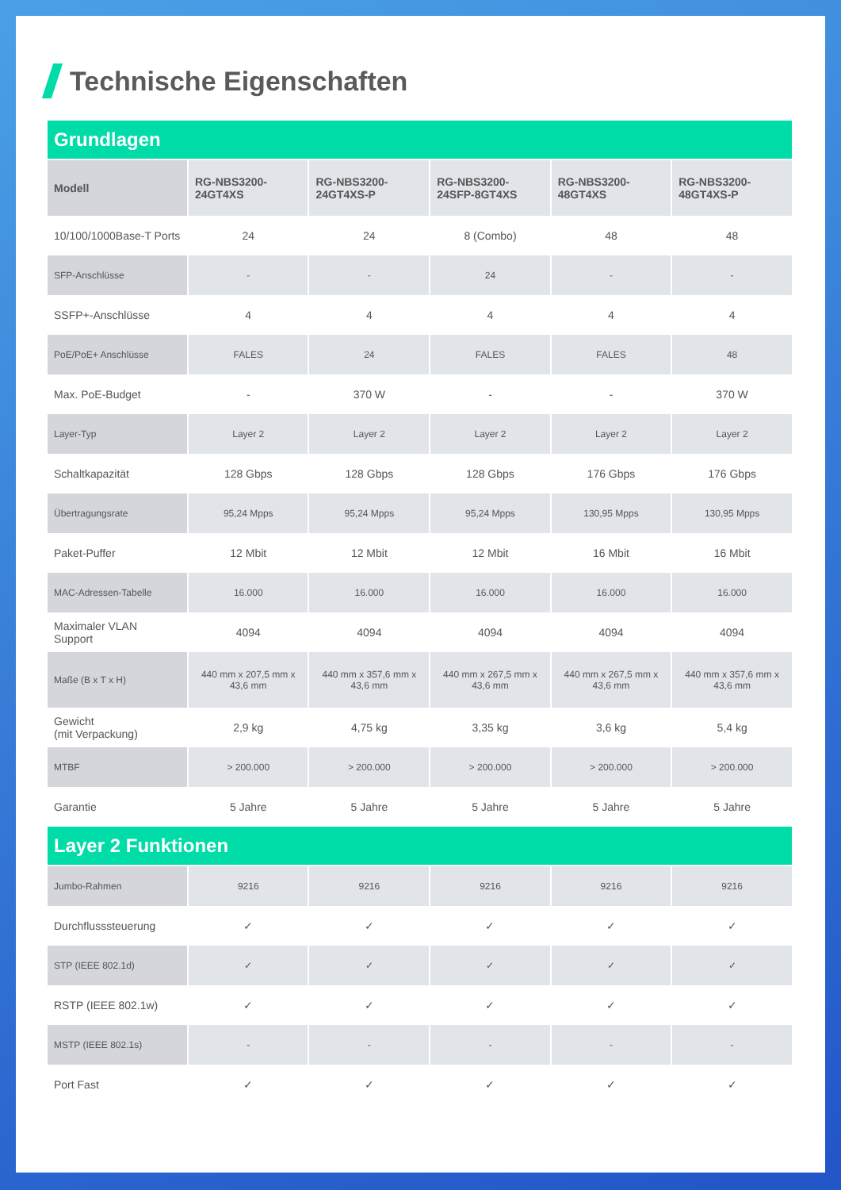Technische Eigenschaften
| Grundlagen | | | | | |
| Modell | RG-NBS3200- 24GT4XS | RG-NBS3200- 24GT4XS-P | RG-NBS3200- 24SFP-8GT4XS | RG-NBS3200- 48GT4XS | RG-NBS3200- 48GT4XS-P |
| 10/100/1000Base-T Ports | 24 | 24 | 8 (Combo) | 48 | 48 |
| SFP-Anschlüsse | - | - | 24 | - | - |
| SSFP+-Anschlüsse | 4 | 4 | 4 | 4 | 4 |
| PoE/PoE+ Anschlüsse | FALES | 24 | FALES | FALES | 48 |
| Max. PoE-Budget | - | 370 W | - | - | 370 W |
| Layer-Typ | Layer 2 | Layer 2 | Layer 2 | Layer 2 | Layer 2 |
| Schaltkapazität | 128 Gbps | 128 Gbps | 128 Gbps | 176 Gbps | 176 Gbps |
| Übertragungsrate | 95,24 Mpps | 95,24 Mpps | 95,24 Mpps | 130,95 Mpps | 130,95 Mpps |
| Paket-Puffer | 12 Mbit | 12 Mbit | 12 Mbit | 16 Mbit | 16 Mbit |
| MAC-Adressen-Tabelle | 16.000 | 16.000 | 16.000 | 16.000 | 16.000 |
| Maximaler VLAN Support | 4094 | 4094 | 4094 | 4094 | 4094 |
| Maße (B x T x H) | 440 mm x 207,5 mm x 43,6 mm | 440 mm x 357,6 mm x 43,6 mm | 440 mm x 267,5 mm x 43,6 mm | 440 mm x 267,5 mm x 43,6 mm | 440 mm x 357,6 mm x 43,6 mm |
| Gewicht (mit Verpackung) | 2,9 kg | 4,75 kg | 3,35 kg | 3,6 kg | 5,4 kg |
| MTBF | > 200.000 | > 200.000 | > 200.000 | > 200.000 | > 200.000 |
| Garantie | 5 Jahre | 5 Jahre | 5 Jahre | 5 Jahre | 5 Jahre |
| Layer 2 Funktionen | | | | | |
| Jumbo-Rahmen | 9216 | 9216 | 9216 | 9216 | 9216 |
| Durchflusssteuerung | ✓ | ✓ | ✓ | ✓ | ✓ |
| STP (IEEE 802.1d) | ✓ | ✓ | ✓ | ✓ | ✓ |
| RSTP (IEEE 802.1w) | ✓ | ✓ | ✓ | ✓ | ✓ |
| MSTP (IEEE 802.1s) | - | - | - | - | - |
| Port Fast | ✓ | ✓ | ✓ | ✓ | ✓ |